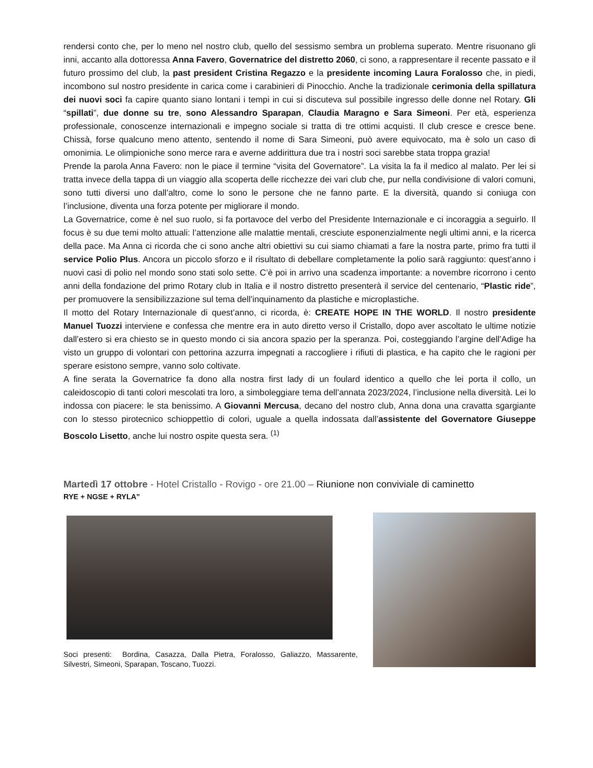rendersi conto che, per lo meno nel nostro club, quello del sessismo sembra un problema superato. Mentre risuonano gli inni, accanto alla dottoressa Anna Favero, Governatrice del distretto 2060, ci sono, a rappresentare il recente passato e il futuro prossimo del club, la past president Cristina Regazzo e la presidente incoming Laura Foralosso che, in piedi, incombono sul nostro presidente in carica come i carabinieri di Pinocchio. Anche la tradizionale cerimonia della spillatura dei nuovi soci fa capire quanto siano lontani i tempi in cui si discuteva sul possibile ingresso delle donne nel Rotary. Gli “spillati”, due donne su tre, sono Alessandro Sparapan, Claudia Maragno e Sara Simeoni. Per età, esperienza professionale, conoscenze internazionali e impegno sociale si tratta di tre ottimi acquisti. Il club cresce e cresce bene. Chissà, forse qualcuno meno attento, sentendo il nome di Sara Simeoni, può avere equivocato, ma è solo un caso di omonimia. Le olimpioniche sono merce rara e averne addirittura due tra i nostri soci sarebbe stata troppa grazia!
Prende la parola Anna Favero: non le piace il termine “visita del Governatore”. La visita la fa il medico al malato. Per lei si tratta invece della tappa di un viaggio alla scoperta delle ricchezze dei vari club che, pur nella condivisione di valori comuni, sono tutti diversi uno dall’altro, come lo sono le persone che ne fanno parte. E la diversità, quando si coniuga con l’inclusione, diventa una forza potente per migliorare il mondo.
La Governatrice, come è nel suo ruolo, si fa portavoce del verbo del Presidente Internazionale e ci incoraggia a seguirlo. Il focus è su due temi molto attuali: l’attenzione alle malattie mentali, cresciute esponenzialmente negli ultimi anni, e la ricerca della pace. Ma Anna ci ricorda che ci sono anche altri obiettivi su cui siamo chiamati a fare la nostra parte, primo fra tutti il service Polio Plus. Ancora un piccolo sforzo e il risultato di debellare completamente la polio sarà raggiunto: quest’anno i nuovi casi di polio nel mondo sono stati solo sette. C’è poi in arrivo una scadenza importante: a novembre ricorrono i cento anni della fondazione del primo Rotary club in Italia e il nostro distretto presenterà il service del centenario, “Plastic ride”, per promuovere la sensibilizzazione sul tema dell’inquinamento da plastiche e microplastiche.
Il motto del Rotary Internazionale di quest’anno, ci ricorda, è: CREATE HOPE IN THE WORLD. Il nostro presidente Manuel Tuozzi interviene e confessa che mentre era in auto diretto verso il Cristallo, dopo aver ascoltato le ultime notizie dall’estero si era chiesto se in questo mondo ci sia ancora spazio per la speranza. Poi, costeggiando l’argine dell’Adige ha visto un gruppo di volontari con pettorina azzurra impegnati a raccogliere i rifiuti di plastica, e ha capito che le ragioni per sperare esistono sempre, vanno solo coltivate.
A fine serata la Governatrice fa dono alla nostra first lady di un foulard identico a quello che lei porta il collo, un caleidoscopio di tanti colori mescolati tra loro, a simboleggiare tema dell’annata 2023/2024, l’inclusione nella diversità. Lei lo indossa con piacere: le sta benissimo. A Giovanni Mercusa, decano del nostro club, Anna dona una cravatta sgargiante con lo stesso pirotecnico schioppettìo di colori, uguale a quella indossata dall’assistente del Governatore Giuseppe Boscolo Lisetto, anche lui nostro ospite questa sera. <sup>(1)</sup>
Martedì 17 ottobre - Hotel Cristallo - Rovigo - ore 21.00 – Riunione non conviviale di caminetto
RYE + NGSE + RYLA”
Soci presenti: Bordina, Casazza, Dalla Pietra, Foralosso, Galiazzo, Massarente, Silvestri, Simeoni, Sparapan, Toscano, Tuozzi.